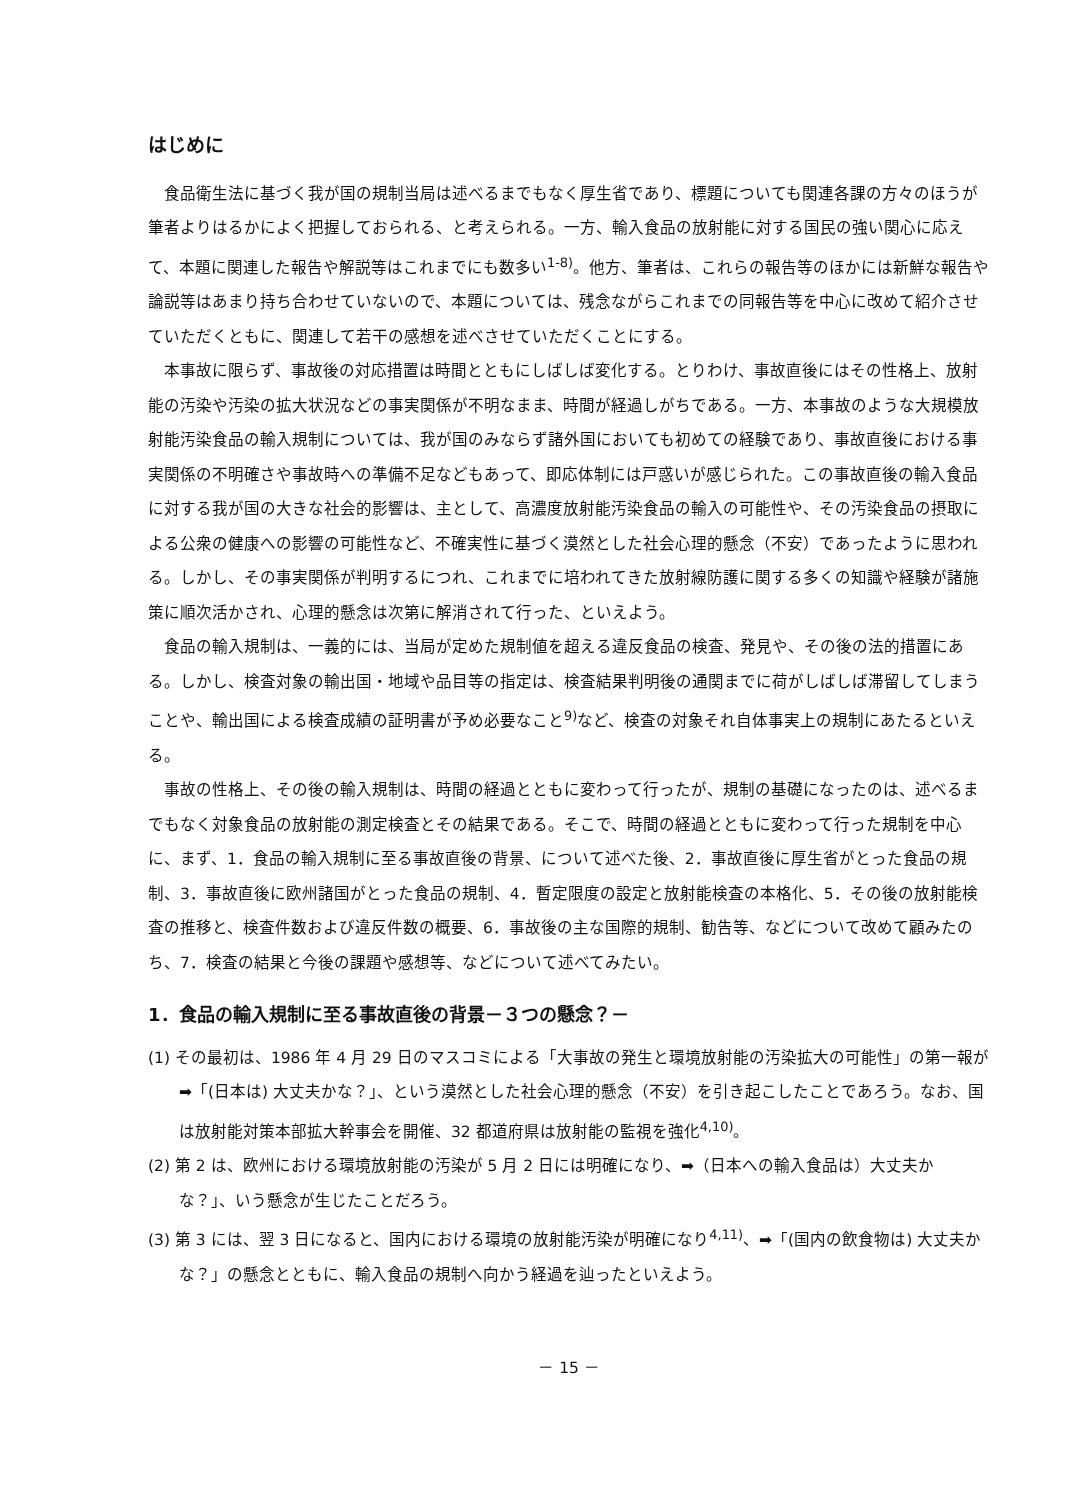はじめに
食品衛生法に基づく我が国の規制当局は述べるまでもなく厚生省であり、標題についても関連各課の方々のほうが筆者よりはるかによく把握しておられる、と考えられる。一方、輸入食品の放射能に対する国民の強い関心に応えて、本題に関連した報告や解説等はこれまでにも数多い<sup>1-8)</sup>。他方、筆者は、これらの報告等のほかには新鮮な報告や論説等はあまり持ち合わせていないので、本題については、残念ながらこれまでの同報告等を中心に改めて紹介させていただくともに、関連して若干の感想を述べさせていただくことにする。
本事故に限らず、事故後の対応措置は時間とともにしばしば変化する。とりわけ、事故直後にはその性格上、放射能の汚染や汚染の拡大状況などの事実関係が不明なまま、時間が経過しがちである。一方、本事故のような大規模放射能汚染食品の輸入規制については、我が国のみならず諸外国においても初めての経験であり、事故直後における事実関係の不明確さや事故時への準備不足などもあって、即応体制には戸惑いが感じられた。この事故直後の輸入食品に対する我が国の大きな社会的影響は、主として、高濃度放射能汚染食品の輸入の可能性や、その汚染食品の摂取による公衆の健康への影響の可能性など、不確実性に基づく漠然とした社会心理的懸念（不安）であったように思われる。しかし、その事実関係が判明するにつれ、これまでに培われてきた放射線防護に関する多くの知識や経験が諸施策に順次活かされ、心理的懸念は次第に解消されて行った、といえよう。
食品の輸入規制は、一義的には、当局が定めた規制値を超える違反食品の検査、発見や、その後の法的措置にある。しかし、検査対象の輸出国・地域や品目等の指定は、検査結果判明後の通関までに荷がしばしば滞留してしまうことや、輸出国による検査成績の証明書が予め必要なこと<sup>9)</sup>など、検査の対象それ自体事実上の規制にあたるといえる。
事故の性格上、その後の輸入規制は、時間の経過とともに変わって行ったが、規制の基礎になったのは、述べるまでもなく対象食品の放射能の測定検査とその結果である。そこで、時間の経過とともに変わって行った規制を中心に、まず、1．食品の輸入規制に至る事故直後の背景、について述べた後、2．事故直後に厚生省がとった食品の規制、3．事故直後に欧州諸国がとった食品の規制、4．暫定限度の設定と放射能検査の本格化、5．その後の放射能検査の推移と、検査件数および違反件数の概要、6．事故後の主な国際的規制、勧告等、などについて改めて顧みたのち、7．検査の結果と今後の課題や感想等、などについて述べてみたい。
1．食品の輸入規制に至る事故直後の背景－３つの懸念？－
(1) その最初は、1986 年 4 月 29 日のマスコミによる「大事故の発生と環境放射能の汚染拡大の可能性」の第一報が➡「(日本は) 大丈夫かな？」、という漠然とした社会心理的懸念（不安）を引き起こしたことであろう。なお、国は放射能対策本部拡大幹事会を開催、32 都道府県は放射能の監視を強化<sup>4,10)</sup>。
(2) 第 2 は、欧州における環境放射能の汚染が 5 月 2 日には明確になり、➡（日本への輸入食品は）大丈夫かな？」、いう懸念が生じたことだろう。
(3) 第 3 には、翌 3 日になると、国内における環境の放射能汚染が明確になり<sup>4,11)</sup>、➡「(国内の飲食物は) 大丈夫かな？」の懸念とともに、輸入食品の規制へ向かう経過を辿ったといえよう。
－ 15 －